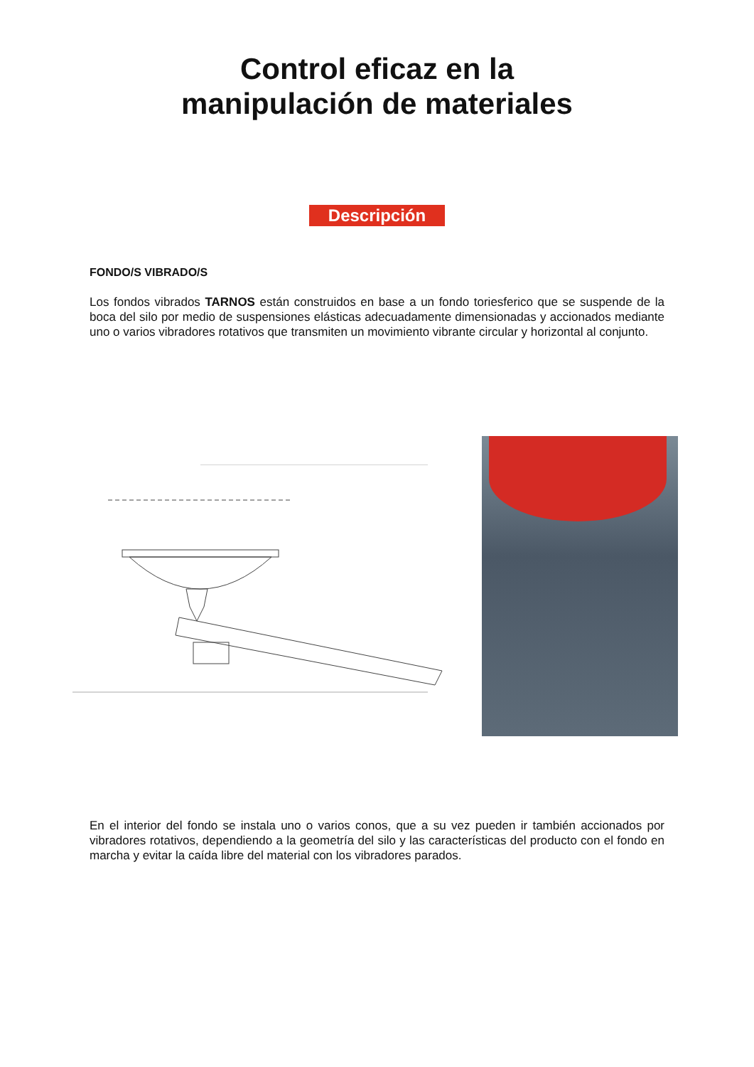Control eficaz en la
manipulación de materiales
Descripción
FONDO/S VIBRADO/S
Los fondos vibrados TARNOS están construidos en base a un fondo toriesferico que se suspende de la boca del silo por medio de suspensiones elásticas adecuadamente dimensionadas y accionados mediante uno o varios vibradores rotativos que transmiten un movimiento vibrante circular y horizontal al conjunto.
En el interior del fondo se instala uno o varios conos, que a su vez pueden ir también accionados por vibradores rotativos, dependiendo a la geometría del silo y las características del producto con el fondo en marcha y evitar la caída libre del material con los vibradores parados.